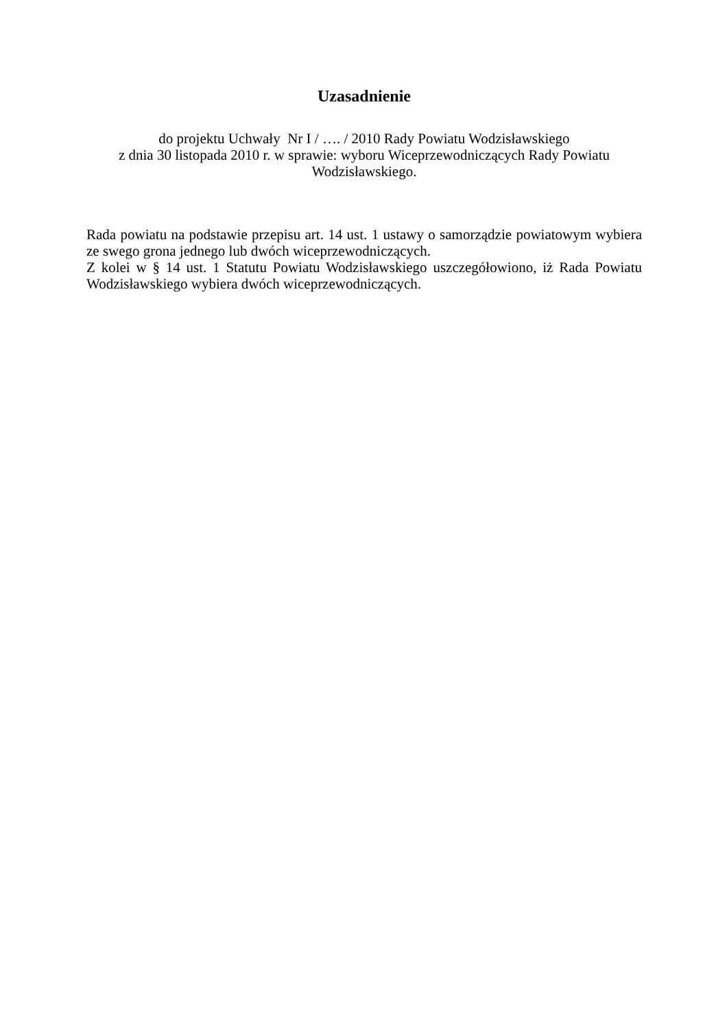Uzasadnienie
do projektu Uchwały Nr I / …. / 2010 Rady Powiatu Wodzisławskiego
z dnia 30 listopada 2010 r. w sprawie: wyboru Wiceprzewodniczących Rady Powiatu Wodzisławskiego.
Rada powiatu na podstawie przepisu art. 14 ust. 1 ustawy o samorządzie powiatowym wybiera ze swego grona jednego lub dwóch wiceprzewodniczących.
Z kolei w § 14 ust. 1 Statutu Powiatu Wodzisławskiego uszczegółowiono, iż Rada Powiatu Wodzisławskiego wybiera dwóch wiceprzewodniczących.